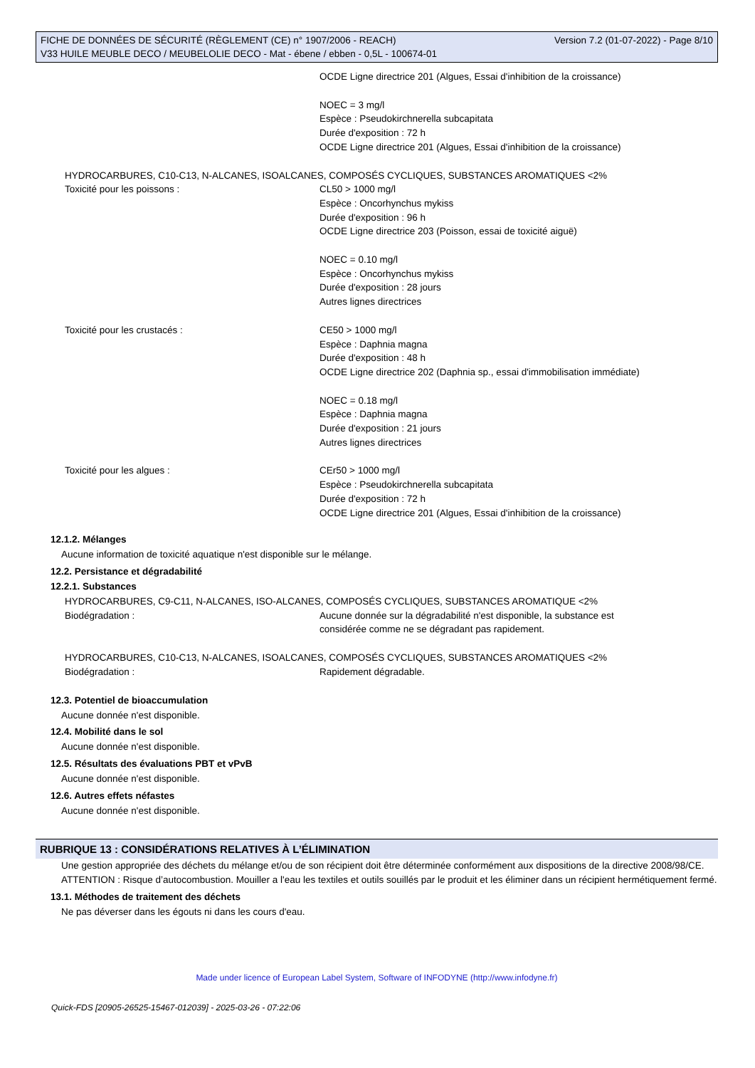FICHE DE DONNÉES DE SÉCURITÉ (RÈGLEMENT (CE) n° 1907/2006 - REACH) Version 7.2 (01-07-2022) - Page 8/10
V33 HUILE MEUBLE DECO / MEUBELOLIE DECO - Mat - ébene / ebben - 0,5L - 100674-01
OCDE Ligne directrice 201 (Algues, Essai d'inhibition de la croissance)
NOEC = 3 mg/l
Espèce : Pseudokirchnerella subcapitata
Durée d'exposition : 72 h
OCDE Ligne directrice 201 (Algues, Essai d'inhibition de la croissance)
HYDROCARBURES, C10-C13, N-ALCANES, ISOALCANES, COMPOSÉS CYCLIQUES, SUBSTANCES AROMATIQUES <2%
Toxicité pour les poissons : CL50 > 1000 mg/l
Espèce : Oncorhynchus mykiss
Durée d'exposition : 96 h
OCDE Ligne directrice 203 (Poisson, essai de toxicité aiguë)
NOEC = 0.10 mg/l
Espèce : Oncorhynchus mykiss
Durée d'exposition : 28 jours
Autres lignes directrices
Toxicité pour les crustacés : CE50 > 1000 mg/l
Espèce : Daphnia magna
Durée d'exposition : 48 h
OCDE Ligne directrice 202 (Daphnia sp., essai d'immobilisation immédiate)
NOEC = 0.18 mg/l
Espèce : Daphnia magna
Durée d'exposition : 21 jours
Autres lignes directrices
Toxicité pour les algues : CEr50 > 1000 mg/l
Espèce : Pseudokirchnerella subcapitata
Durée d'exposition : 72 h
OCDE Ligne directrice 201 (Algues, Essai d'inhibition de la croissance)
12.1.2. Mélanges
Aucune information de toxicité aquatique n'est disponible sur le mélange.
12.2. Persistance et dégradabilité
12.2.1. Substances
HYDROCARBURES, C9-C11, N-ALCANES, ISO-ALCANES, COMPOSÉS CYCLIQUES, SUBSTANCES AROMATIQUE <2%
Biodégradation : Aucune donnée sur la dégradabilité n'est disponible, la substance est
considérée comme ne se dégradant pas rapidement.
HYDROCARBURES, C10-C13, N-ALCANES, ISOALCANES, COMPOSÉS CYCLIQUES, SUBSTANCES AROMATIQUES <2%
Biodégradation : Rapidement dégradable.
12.3. Potentiel de bioaccumulation
Aucune donnée n'est disponible.
12.4. Mobilité dans le sol
Aucune donnée n'est disponible.
12.5. Résultats des évaluations PBT et vPvB
Aucune donnée n'est disponible.
12.6. Autres effets néfastes
Aucune donnée n'est disponible.
RUBRIQUE 13 : CONSIDÉRATIONS RELATIVES À L’ÉLIMINATION
Une gestion appropriée des déchets du mélange et/ou de son récipient doit être déterminée conformément aux dispositions de la directive 2008/98/CE.
ATTENTION : Risque d’autocombustion. Mouiller a l'eau les textiles et outils souillés par le produit et les éliminer dans un récipient hermétiquement fermé.
13.1. Méthodes de traitement des déchets
Ne pas déverser dans les égouts ni dans les cours d'eau.
Made under licence of European Label System, Software of INFODYNE (http://www.infodyne.fr)
Quick-FDS [20905-26525-15467-012039] - 2025-03-26 - 07:22:06